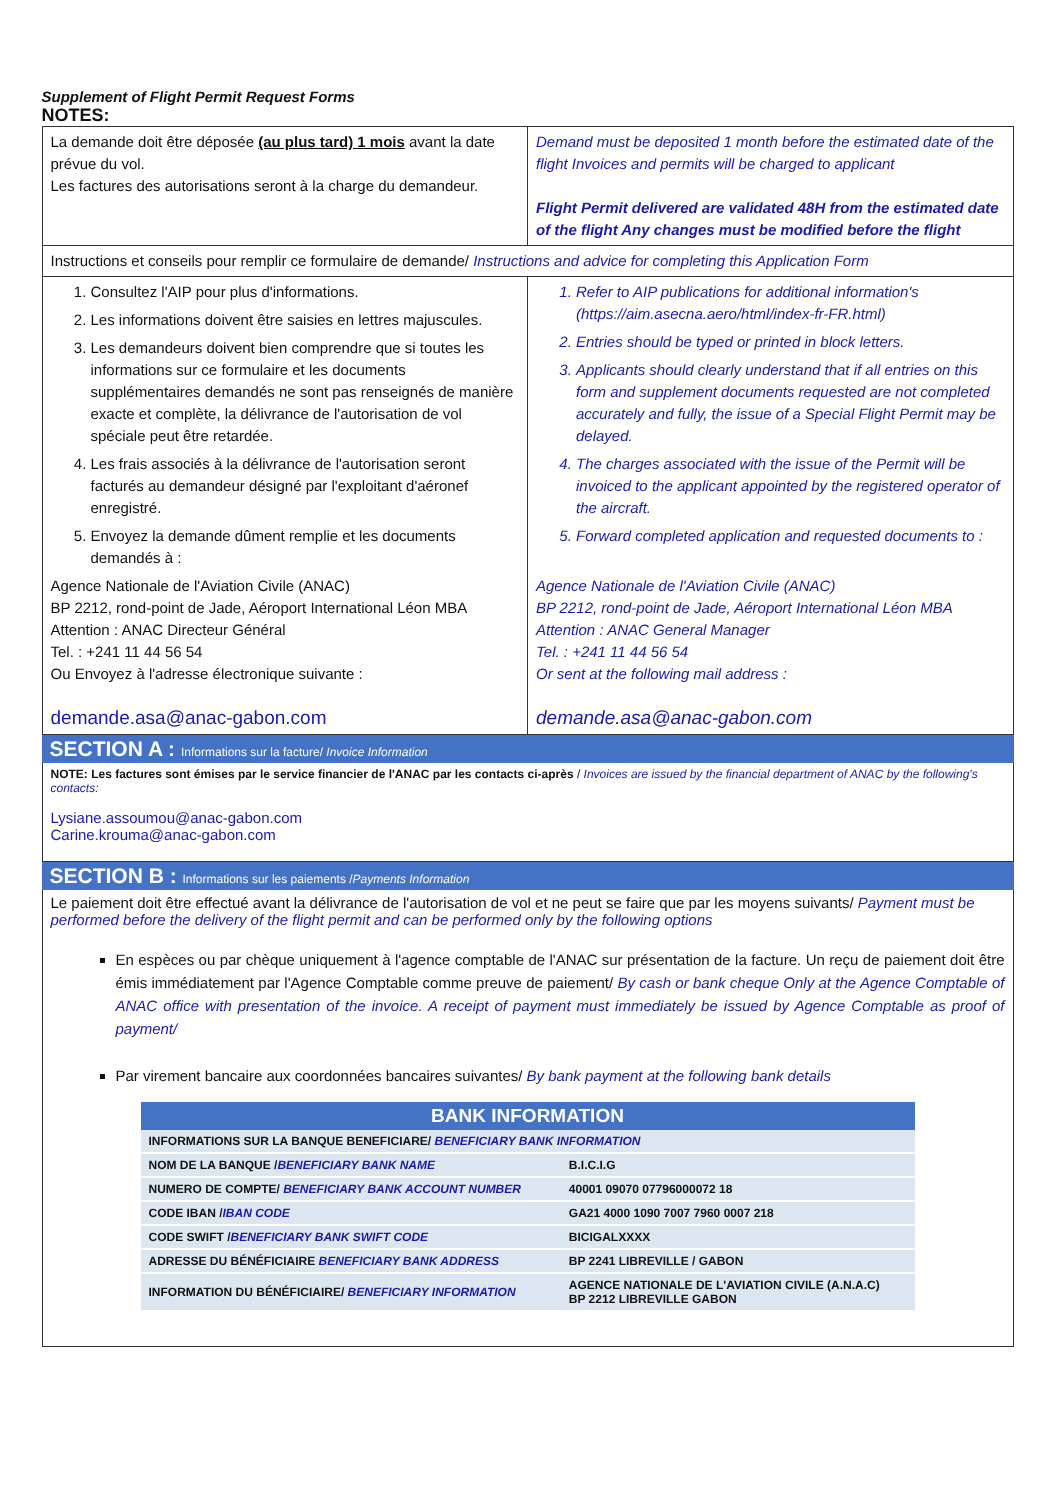Supplement of Flight Permit Request Forms
NOTES:
| La demande doit être déposée (au plus tard) 1 mois avant la date prévue du vol. Les factures des autorisations seront à la charge du demandeur. | Demand must be deposited 1 month before the estimated date of the flight Invoices and permits will be charged to applicant Flight Permit delivered are validated 48H from the estimated date of the flight Any changes must be modified before the flight |
| Instructions et conseils pour remplir ce formulaire de demande/ Instructions and advice for completing this Application Form | |
| 1. Consultez l'AIP pour plus d'informations. 2. Les informations doivent être saisies en lettres majuscules. 3. Les demandeurs doivent bien comprendre que si toutes les informations sur ce formulaire et les documents supplémentaires demandés ne sont pas renseignés de manière exacte et complète, la délivrance de l'autorisation de vol spéciale peut être retardée. 4. Les frais associés à la délivrance de l'autorisation seront facturés au demandeur désigné par l'exploitant d'aéronef enregistré. 5. Envoyez la demande dûment remplie et les documents demandés à : Agence Nationale de l'Aviation Civile (ANAC) BP 2212, rond-point de Jade, Aéroport International Léon MBA Attention : ANAC Directeur Général Tel. : +241 11 44 56 54 Ou Envoyez à l'adresse électronique suivante : demande.asa@anac-gabon.com | 1. Refer to AIP publications for additional information's ( https://aim.asecna.aero/html/index-fr-FR.html ) 2. Entries should be typed or printed in block letters. 3. Applicants should clearly understand that if all entries on this form and supplement documents requested are not completed accurately and fully, the issue of a Special Flight Permit may be delayed. 4. The charges associated with the issue of the Permit will be invoiced to the applicant appointed by the registered operator of the aircraft. 5. Forward completed application and requested documents to : Agence Nationale de l'Aviation Civile (ANAC) BP 2212, rond-point de Jade, Aéroport International Léon MBA Attention : ANAC General Manager Tel. : +241 11 44 56 54 Or sent at the following mail address : demande.asa@anac-gabon.com |
SECTION A : Informations sur la facture/ Invoice Information
NOTE: Les factures sont émises par le service financier de l'ANAC par les contacts ci-après / Invoices are issued by the financial department of ANAC by the following's contacts:
Lysiane.assoumou@anac-gabon.com
Carine.krouma@anac-gabon.com
SECTION B : Informations sur les paiements /Payments Information
Le paiement doit être effectué avant la délivrance de l'autorisation de vol et ne peut se faire que par les moyens suivants/ Payment must be performed before the delivery of the flight permit and can be performed only by the following options
En espèces ou par chèque uniquement à l'agence comptable de l'ANAC sur présentation de la facture. Un reçu de paiement doit être émis immédiatement par l'Agence Comptable comme preuve de paiement/ By cash or bank cheque Only at the Agence Comptable of ANAC office with presentation of the invoice. A receipt of payment must immediately be issued by Agence Comptable as proof of payment/
Par virement bancaire aux coordonnées bancaires suivantes/ By bank payment at the following bank details
| BANK INFORMATION | |
| --- | --- |
| INFORMATIONS SUR LA BANQUE BENEFICIARE/ BENEFICIARY BANK INFORMATION | |
| NOM DE LA BANQUE / BENEFICIARY BANK NAME | B.I.C.I.G |
| NUMERO DE COMPTE/ BENEFICIARY BANK ACCOUNT NUMBER | 40001 09070 07796000072 18 |
| CODE IBAN / IBAN CODE | GA21 4000 1090 7007 7960 0007 218 |
| CODE SWIFT / BENEFICIARY BANK SWIFT CODE | BICIGALXXXX |
| ADRESSE DU BÉNÉFICIAIRE BENEFICIARY BANK ADDRESS | BP 2241 LIBREVILLE / GABON |
| INFORMATION DU BÉNÉFICIAIRE/ BENEFICIARY INFORMATION | AGENCE NATIONALE DE L'AVIATION CIVILE (A.N.A.C) BP 2212 LIBREVILLE GABON |